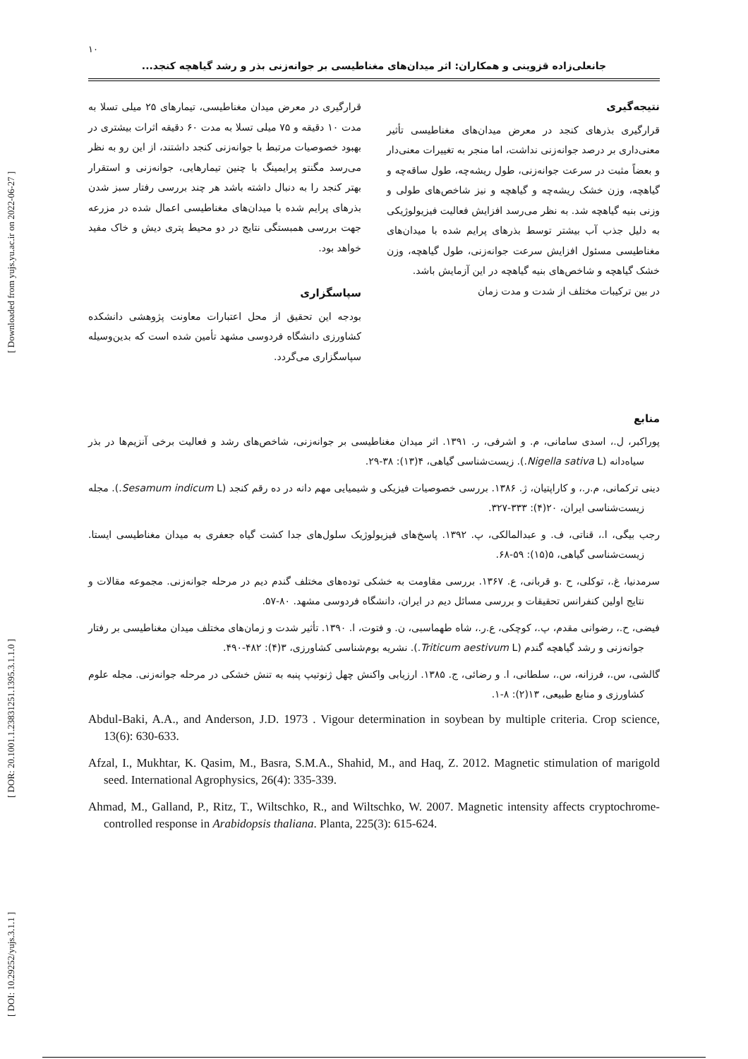[ Downloaded from yujs.yu.ac.ir on 2022-06-27 ]
[ DOR: 20.1001.1.23831251.1395.3.1.1.0 ]
[ DOI: 10.29252/yujs.3.1.1 ]
۱۰
جانعلی‌زاده قزوینی و همکاران: اثر میدان‌های مغناطیسی بر جوانه‌زنی بذر و رشد گیاهچه کنجد...
نتیجه‌گیری
قرارگیری بذرهای کنجد در معرض میدان‌های مغناطیسی تأثیر معنی‌داری بر درصد جوانه‌زنی نداشت، اما منجر به تغییرات معنی‌دار و بعضاً مثبت در سرعت جوانه‌زنی، طول ریشه‌چه، طول ساقه‌چه و گیاهچه، وزن خشک ریشه‌چه و گیاهچه و نیز شاخص‌های طولی و وزنی بنیه گیاهچه شد. به نظر می‌رسد افزایش فعالیت فیزیولوژیکی به دلیل جذب آب بیشتر توسط بذرهای پرایم شده با میدان‌های مغناطیسی مسئول افزایش سرعت جوانه‌زنی، طول گیاهچه، وزن خشک گیاهچه و شاخص‌های بنیه گیاهچه در این آزمایش باشد.
در بین ترکیبات مختلف از شدت و مدت زمان
قرارگیری در معرض میدان مغناطیسی، تیمارهای ۲۵ میلی تسلا به مدت ۱۰ دقیقه و ۷۵ میلی تسلا به مدت ۶۰ دقیقه اثرات بیشتری در بهبود خصوصیات مرتبط با جوانه‌زنی کنجد داشتند، از این رو به نظر می‌رسد مگنتو پرایمینگ با چنین تیمارهایی، جوانه‌زنی و استقرار بهتر کنجد را به دنبال داشته باشد هر چند بررسی رفتار سبز شدن بذرهای پرایم شده با میدان‌های مغناطیسی اعمال شده در مزرعه جهت بررسی همبستگی نتایج در دو محیط پتری دیش و خاک مفید خواهد بود.
سپاسگزاری
بودجه این تحقیق از محل اعتبارات معاونت پژوهشی دانشکده کشاورزی دانشگاه فردوسی مشهد تأمین شده است که بدین‌وسیله سپاسگزاری می‌گردد.
منابع
پوراکبر، ل.، اسدی سامانی، م. و اشرفی، ر. ۱۳۹۱. اثر میدان مغناطیسی بر جوانه‌زنی، شاخص‌های رشد و فعالیت برخی آنزیم‌ها در بذر سیاه‌دانه (Nigella sativa L.). زیست‌شناسی گیاهی، ۴(۱۳): ۳۸-۲۹.
دینی ترکمانی، م.ر.، و کاراپتیان، ژ. ۱۳۸۶. بررسی خصوصیات فیزیکی و شیمیایی مهم دانه در ده رقم کنجد (Sesamum indicum L.). مجله زیست‌شناسی ایران، ۲۰(۴): ۳۳۳-۳۲۷.
رجب بیگی، ا.، قناتی، ف. و عبدالمالکی، پ. ۱۳۹۲. پاسخ‌های فیزیولوژیک سلول‌های جدا کشت گیاه جعفری به میدان مغناطیسی ایستا. زیست‌شناسی گیاهی، ۵(۱۵): ۵۹-۶۸.
سرمدنیا، غ.، توکلی، ح .و قربانی، ع. ۱۳۶۷. بررسی مقاومت به خشکی توده‌های مختلف گندم دیم در مرحله جوانه‌زنی. مجموعه مقالات و نتایج اولین کنفرانس تحقیقات و بررسی مسائل دیم در ایران، دانشگاه فردوسی مشهد. ۸۰-۵۷.
فیضی، ح.، رضوانی مقدم، پ.، کوچکی، ع.ر.، شاه طهماسبی، ن. و فتوت، ا. ۱۳۹۰. تأثیر شدت و زمان‌های مختلف میدان مغناطیسی بر رفتار جوانه‌زنی و رشد گیاهچه گندم (Triticum aestivum L.). نشریه بوم‌شناسی کشاورزی، ۳(۴): ۴۸۲-۴۹۰.
گالشی، س.، فرزانه، س.، سلطانی، ا. و رضائی، ج. ۱۳۸۵. ارزیابی واکنش چهل ژنوتیپ پنبه به تنش خشکی در مرحله جوانه‌زنی. مجله علوم کشاورزی و منابع طبیعی، ۱۳(۲): ۸-۱.
Abdul-Baki, A.A., and Anderson, J.D. 1973 . Vigour determination in soybean by multiple criteria. Crop science, 13(6): 630-633.
Afzal, I., Mukhtar, K. Qasim, M., Basra, S.M.A., Shahid, M., and Haq, Z. 2012. Magnetic stimulation of marigold seed. International Agrophysics, 26(4): 335-339.
Ahmad, M., Galland, P., Ritz, T., Wiltschko, R., and Wiltschko, W. 2007. Magnetic intensity affects cryptochrome-controlled response in Arabidopsis thaliana. Planta, 225(3): 615-624.